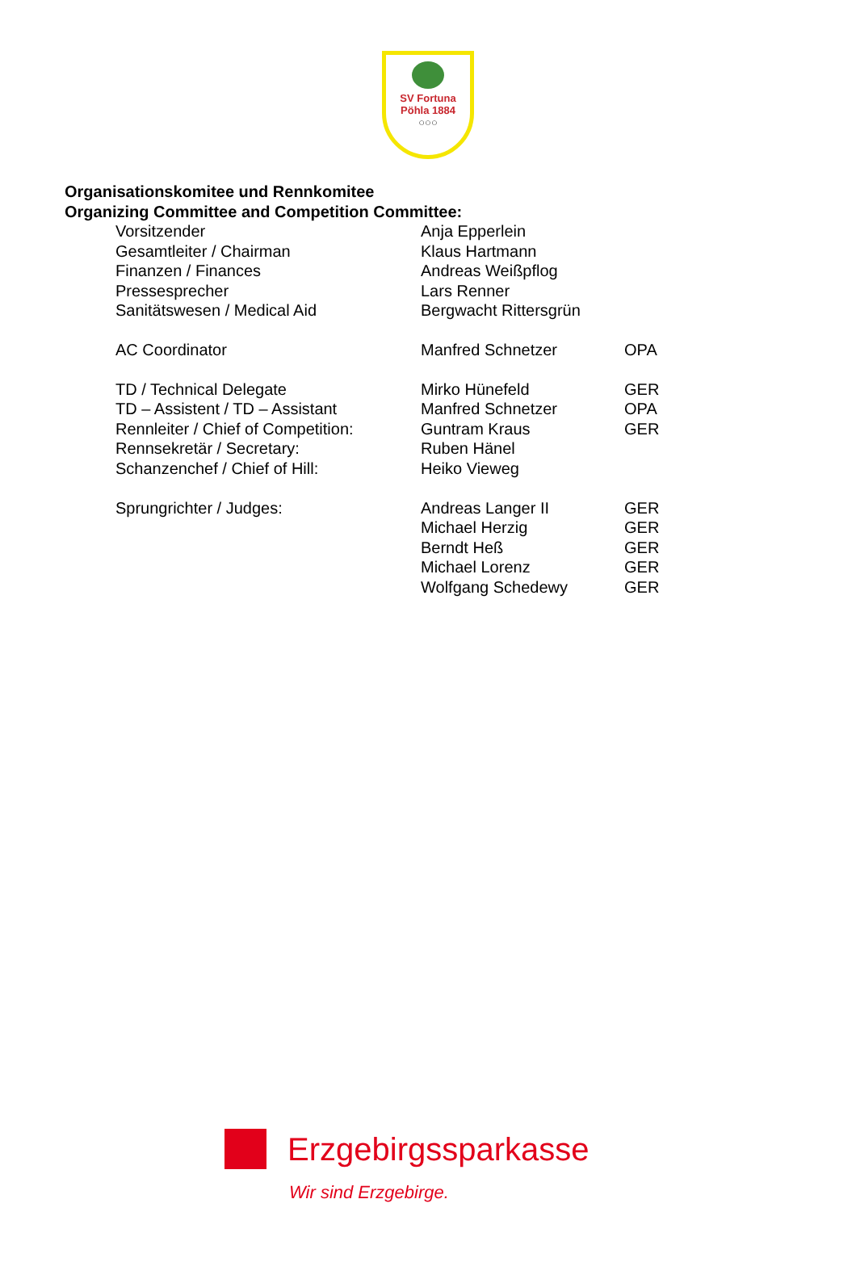SV Fortuna
Pöhla 1884
○○○
Organisationskomitee und Rennkomitee
Organizing Committee and Competition Committee:
| Vorsitzender | Anja Epperlein | |
| Gesamtleiter / Chairman | Klaus Hartmann | |
| Finanzen / Finances | Andreas Weißpflog | |
| Pressesprecher | Lars Renner | |
| Sanitätswesen / Medical Aid | Bergwacht Rittersgrün | |
| AC Coordinator | Manfred Schnetzer | OPA |
| TD / Technical Delegate | Mirko Hünefeld | GER |
| TD – Assistent / TD – Assistant | Manfred Schnetzer | OPA |
| Rennleiter / Chief of Competition: | Guntram Kraus | GER |
| Rennsekretär / Secretary: | Ruben Hänel | |
| Schanzenchef / Chief of Hill: | Heiko Vieweg | |
| Sprungrichter / Judges: | Andreas Langer II | GER |
| | Michael Herzig | GER |
| | Berndt Heß | GER |
| | Michael Lorenz | GER |
| | Wolfgang Schedewy | GER |
Erzgebirgssparkasse
Wir sind Erzgebirge.